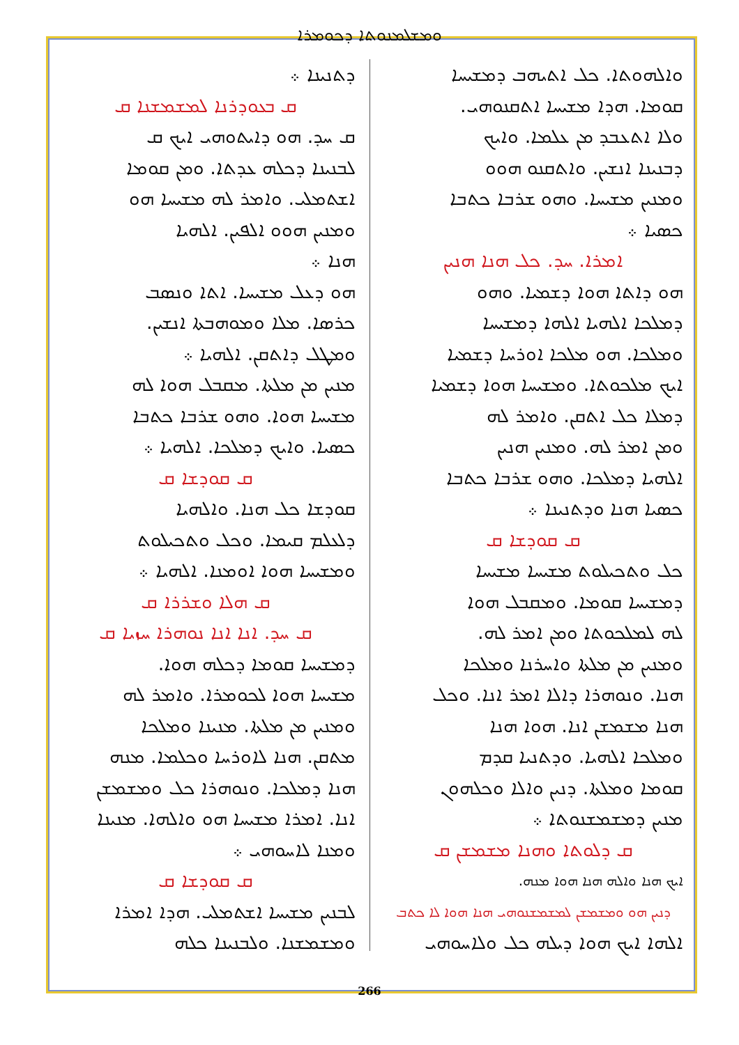ܘܡܫܠܡܢܘܬܐ ܕܟܘܡܪܐ
ܕܬܢܝܢܐ ܀
ܩ ܒܥܘܕܪܢܐ ܠܡܫܡܫܢܐ ܩ
ܩ ܚܕ. ܗܘ ܕܐܝܬܘܗܝ ܐܝܟ ܩ
ܠܒܢܝܢܐ ܕܟܠܗ ܥܕܬܐ. ܘܡܢ ܩܘܡܐ
ܐܫܬܡܠܝ. ܘܐܡܪ ܠܗ ܡܫܝܚܐ ܗܘ
ܘܡܢܝܢ ܗܘܘ ܐܠܦܝܢ. ܐܠܗܝܐ
ܗܢܐ ܀
ܗܘ ܕܥܠ ܡܫܝܚܐ. ܐܬܐ ܘܢܣܒ
ܟܪܣܐ. ܡܠܐ ܘܡܘܗܒܬܐ ܐܢܫܝܢ.
ܘܡܛܠ ܕܐܬܩܢ. ܐܠܗܝܐ ܀
ܡܢܝܢ ܡܢ ܡܠܬܐ. ܡܩܒܠ ܗܘܐ ܠܗ
ܡܫܝܚܐ ܗܘܐ. ܘܗܘ ܫܪܒܐ ܟܬܒܐ
ܟܣܝܐ. ܘܐܝܟ ܕܡܠܟܐ. ܐܠܗܝܐ ܀
ܩ ܩܘܕܫܐ ܩ
ܩܘܕܫܐ ܟܠ ܗܢܐ. ܘܐܠܗܝܐ
ܕܠܥܠܡ ܩܝܡܐ. ܘܟܠ ܘܬܟܝܠܘܬ
ܘܡܫܝܚܐ ܗܘܐ ܐܘܡܢܐ. ܐܠܗܝܐ ܀
ܩ ܗܠܐ ܘܫܪܪܐ ܩ
ܩ ܚܕ. ܐܢܐ ܐܢܐ ܢܘܗܪܐ ܚܙܝܐ ܩ
ܕܡܫܝܚܐ ܩܘܡܐ ܕܟܠܗ ܗܘܐ.
ܡܫܝܚܐ ܗܘܐ ܠܟܘܡܪܐ. ܘܐܡܪ ܠܗ
ܘܡܢܝܢ ܡܢ ܡܠܬܐ. ܡܢܝܢܐ ܘܡܠܟܐ
ܡܬܩܢ. ܗܢܐ ܠܐܘܪܚܐ ܘܟܠܡܐ. ܡܢܗ
ܗܢܐ ܕܡܠܟܐ. ܘܢܘܗܪܐ ܟܠ ܘܡܫܡܫܢ
ܐܢܐ. ܐܡܪܐ ܡܫܝܚܐ ܗܘ ܘܐܠܗܐ. ܡܢܝܢܐ
ܘܡܢܐ ܠܐܚܘܗܝ ܀
ܩ ܩܘܕܫܐ ܩ
ܠܒܢܝܢ ܡܫܝܚܐ ܐܫܬܡܠܝ. ܗܕܐ ܐܡܪܐ
ܘܡܫܡܫܢܐ. ܘܠܒܢܝܢܐ ܟܠܗ
ܘܐܠܗܘܬܐ. ܟܠ ܐܬܝܗܒ ܕܡܫܝܚܐ
ܩܘܡܐ. ܗܕܐ ܡܫܝܚܐ ܐܬܩܢܘܗܝ.
ܘܠܐ ܐܬܥܒܕ ܡܢ ܥܠܡܐ. ܘܐܝܟ
ܕܒܢܝܢܐ ܐܢܫܝܢ. ܘܐܬܩܢܘ ܗܘܘ
ܘܡܢܝܢ ܡܫܝܚܐ. ܘܗܘ ܫܪܒܐ ܟܬܒܐ
ܟܣܝܐ ܀
ܐܡܪܐ. ܚܕ. ܟܠ ܗܢܐ ܗܢܝܢ
ܗܘ ܕܐܬܐ ܗܘܐ ܕܫܡܝܐ. ܘܗܘ
ܕܡܠܟܐ ܐܠܗܝܐ ܐܠܗܐ ܕܡܫܝܚܐ
ܘܡܠܟܐ. ܗܘ ܡܠܟܐ ܐܘܪܚܐ ܕܫܡܝܐ
ܐܝܟ ܡܠܟܘܬܐ. ܘܡܫܝܚܐ ܗܘܐ ܕܫܡܝܐ
ܕܡܠܐ ܟܠ ܐܬܩܢ. ܘܐܡܪ ܠܗ
ܘܡܢ ܐܡܪ ܠܗ. ܘܡܢܝܢ ܗܢܝܢ
ܐܠܗܝܐ ܕܡܠܟܐ. ܘܗܘ ܫܪܒܐ ܟܬܒܐ
ܟܣܝܐ ܗܢܐ ܘܕܬܢܝܢܐ ܀
ܩ ܩܘܕܫܐ ܩ
ܟܠ ܘܬܟܝܠܘܬ ܡܫܝܚܐ ܡܫܝܚܐ
ܕܡܫܝܚܐ ܩܘܡܐ. ܘܡܩܒܠ ܗܘܐ
ܠܗ ܠܡܠܟܘܬܐ ܘܡܢ ܐܡܪ ܠܗ.
ܘܡܢܝܢ ܡܢ ܡܠܬܐ ܘܐܚܪܢܐ ܘܡܠܟܐ
ܗܢܐ. ܘܢܘܗܪܐ ܕܐܠܐ ܐܡܪ ܐܢܐ. ܘܟܠ
ܗܢܐ ܡܫܡܫܢ ܐܢܐ. ܗܘܐ ܗܢܐ
ܘܡܠܟܐ ܐܠܗܝܐ. ܘܕܬܢܝܐ ܩܕܡ
ܩܘܡܐ ܘܡܠܬܐ. ܕܢܝܢ ܘܐܠܐ ܘܟܠܗܘܢ
ܡܢܝܢ ܕܡܫܡܫܢܘܬܐ ܀
ܩ ܕܠܘܬܐ ܘܗܢܐ ܡܫܡܫܢ ܩ
ܐܝܟ ܗܢܐ ܘܐܠܗ ܗܢܐ ܗܘܐ ܡܢܗ.
ܕܢܝܢ ܗܘ ܘܡܫܡܫܢ ܠܡܫܡܫܢܘܗܝ ܗܢܐ ܗܘܐ ܠܐ ܟܬܒ
ܐܠܗܐ ܐܝܟ ܗܘܐ ܕܝܠܗ ܟܠ ܘܠܐܚܘܗܝ
266